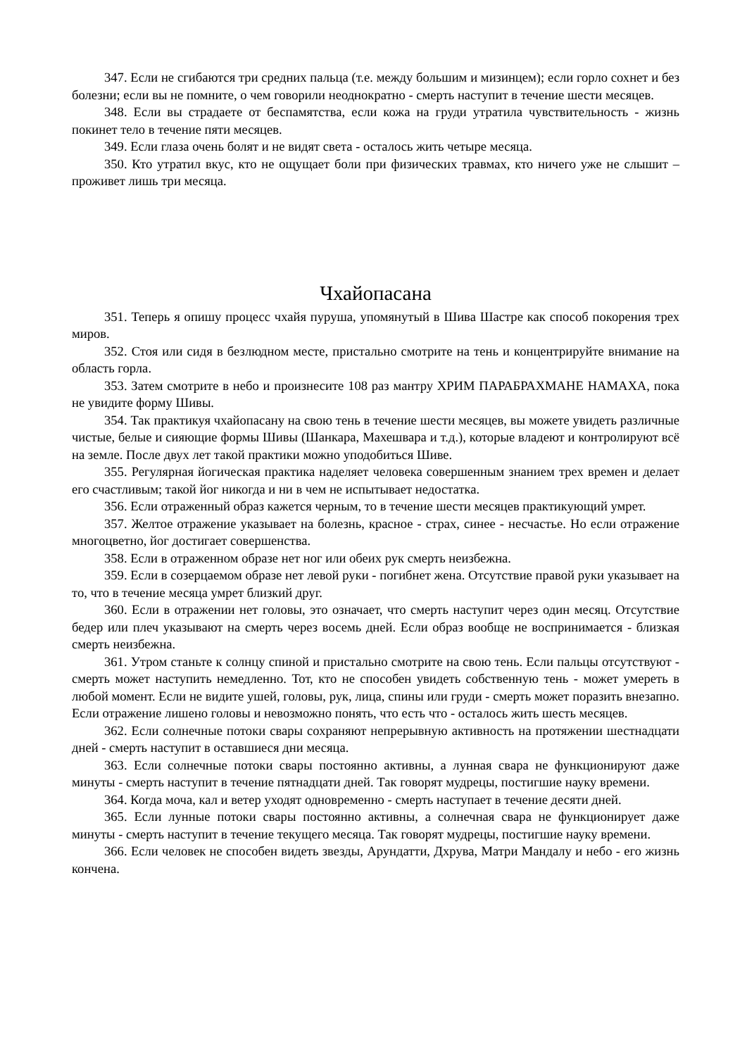347. Если не сгибаются три средних пальца (т.е. между большим и мизинцем); если горло сохнет и без болезни; если вы не помните, о чем говорили неоднократно - смерть наступит в течение шести месяцев.
348. Если вы страдаете от беспамятства, если кожа на груди утратила чувствительность - жизнь покинет тело в течение пяти месяцев.
349. Если глаза очень болят и не видят света - осталось жить четыре месяца.
350. Кто утратил вкус, кто не ощущает боли при физических травмах, кто ничего уже не слышит – проживет лишь три месяца.
Чхайопасана
351. Теперь я опишу процесс чхайя пуруша, упомянутый в Шива Шастре как способ покорения трех миров.
352. Стоя или сидя в безлюдном месте, пристально смотрите на тень и концентрируйте внимание на область горла.
353. Затем смотрите в небо и произнесите 108 раз мантру ХРИМ ПАРАБРАХМАНЕ НАМАХА, пока не увидите форму Шивы.
354. Так практикуя чхайопасану на свою тень в течение шести месяцев, вы можете увидеть различные чистые, белые и сияющие формы Шивы (Шанкара, Махешвара и т.д.), которые владеют и контролируют всё на земле. После двух лет такой практики можно уподобиться Шиве.
355. Регулярная йогическая практика наделяет человека совершенным знанием трех времен и делает его счастливым; такой йог никогда и ни в чем не испытывает недостатка.
356. Если отраженный образ кажется черным, то в течение шести месяцев практикующий умрет.
357. Желтое отражение указывает на болезнь, красное - страх, синее - несчастье. Но если отражение многоцветно, йог достигает совершенства.
358. Если в отраженном образе нет ног или обеих рук смерть неизбежна.
359. Если в созерцаемом образе нет левой руки - погибнет жена. Отсутствие правой руки указывает на то, что в течение месяца умрет близкий друг.
360. Если в отражении нет головы, это означает, что смерть наступит через один месяц. Отсутствие бедер или плеч указывают на смерть через восемь дней. Если образ вообще не воспринимается - близкая смерть неизбежна.
361. Утром станьте к солнцу спиной и пристально смотрите на свою тень. Если пальцы отсутствуют - смерть может наступить немедленно. Тот, кто не способен увидеть собственную тень - может умереть в любой момент. Если не видите ушей, головы, рук, лица, спины или груди - смерть может поразить внезапно. Если отражение лишено головы и невозможно понять, что есть что - осталось жить шесть месяцев.
362. Если солнечные потоки свары сохраняют непрерывную активность на протяжении шестнадцати дней - смерть наступит в оставшиеся дни месяца.
363. Если солнечные потоки свары постоянно активны, а лунная свара не функционируют даже минуты - смерть наступит в течение пятнадцати дней. Так говорят мудрецы, постигшие науку времени.
364. Когда моча, кал и ветер уходят одновременно - смерть наступает в течение десяти дней.
365. Если лунные потоки свары постоянно активны, а солнечная свара не функционирует даже минуты - смерть наступит в течение текущего месяца. Так говорят мудрецы, постигшие науку времени.
366. Если человек не способен видеть звезды, Арундатти, Дхрува, Матри Мандалу и небо - его жизнь кончена.